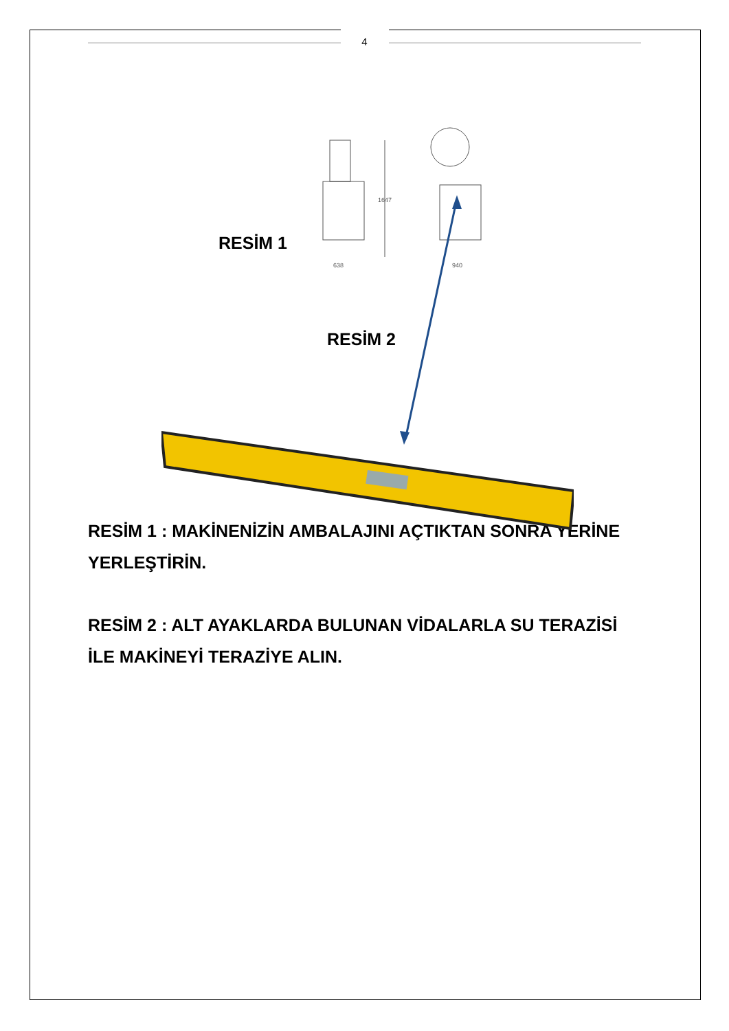4
638
940
1647
RESİM 1
RESİM 2
RESİM 1 : MAKİNENİZİN AMBALAJINI AÇTIKTAN SONRA YERİNE YERLEŞTİRİN.
RESİM 2 : ALT AYAKLARDA BULUNAN VİDALARLA SU TERAZİSİ İLE MAKİNEYİ TERAZİYE ALIN.